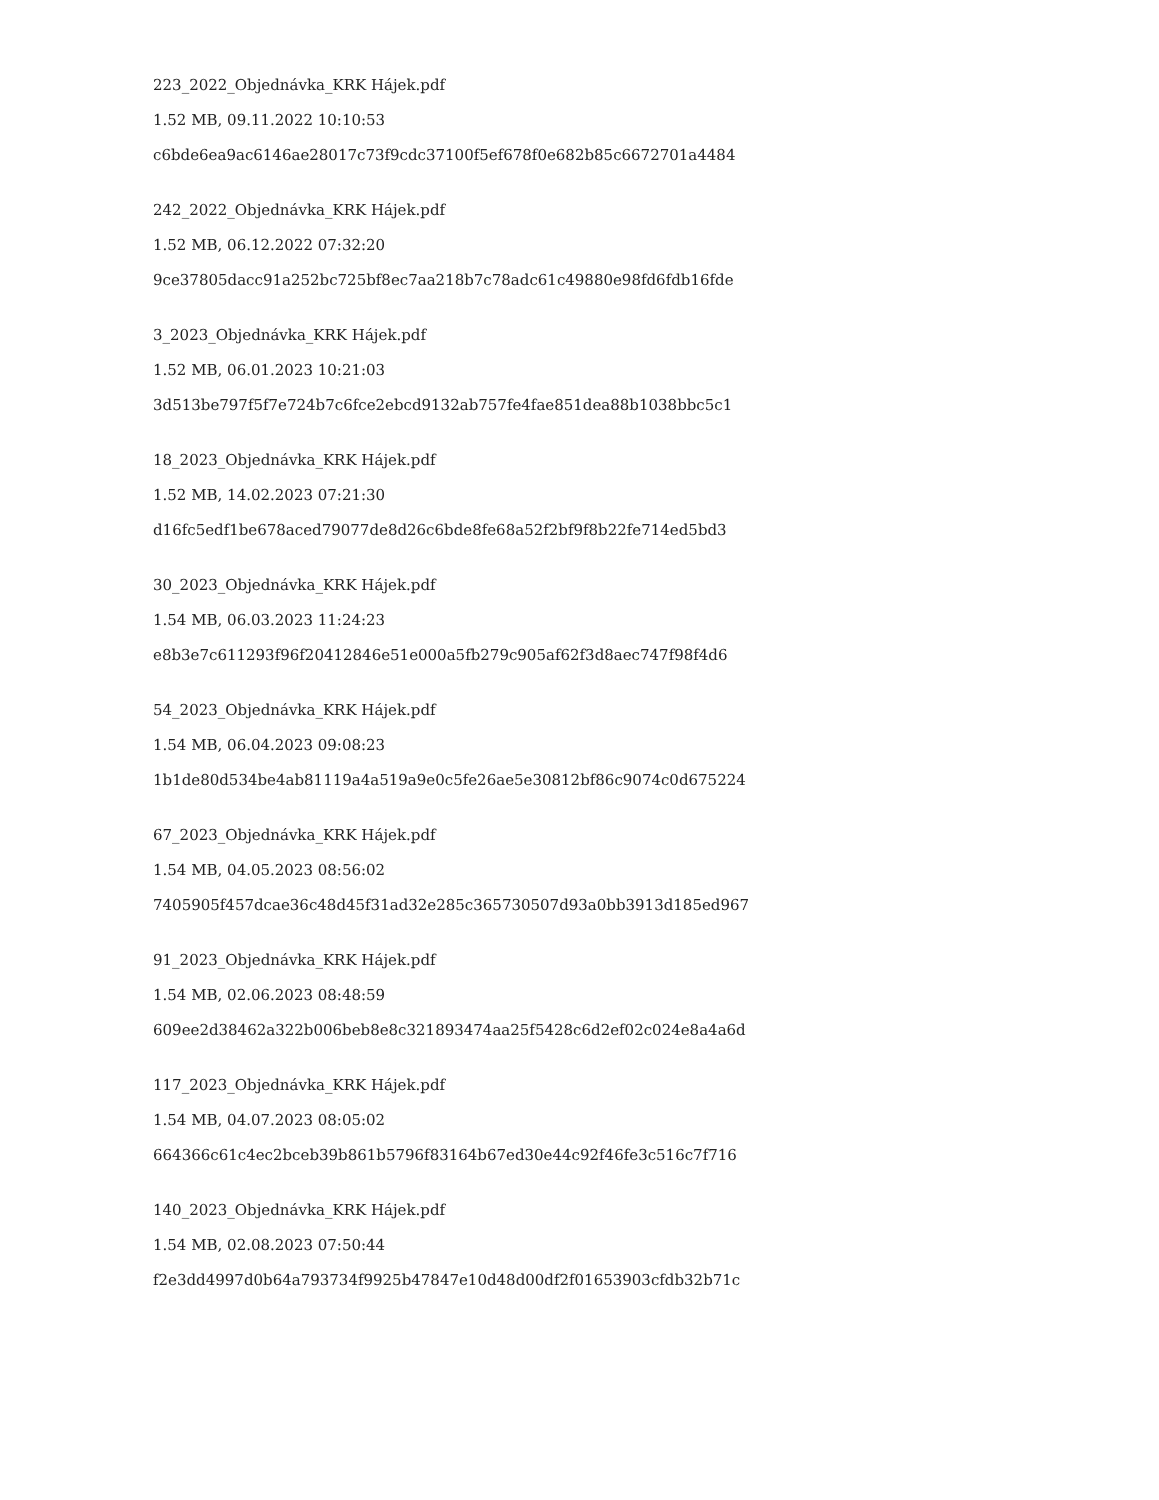223_2022_Objednávka_KRK Hájek.pdf
1.52 MB, 09.11.2022 10:10:53
c6bde6ea9ac6146ae28017c73f9cdc37100f5ef678f0e682b85c6672701a4484
242_2022_Objednávka_KRK Hájek.pdf
1.52 MB, 06.12.2022 07:32:20
9ce37805dacc91a252bc725bf8ec7aa218b7c78adc61c49880e98fd6fdb16fde
3_2023_Objednávka_KRK Hájek.pdf
1.52 MB, 06.01.2023 10:21:03
3d513be797f5f7e724b7c6fce2ebcd9132ab757fe4fae851dea88b1038bbc5c1
18_2023_Objednávka_KRK Hájek.pdf
1.52 MB, 14.02.2023 07:21:30
d16fc5edf1be678aced79077de8d26c6bde8fe68a52f2bf9f8b22fe714ed5bd3
30_2023_Objednávka_KRK Hájek.pdf
1.54 MB, 06.03.2023 11:24:23
e8b3e7c611293f96f20412846e51e000a5fb279c905af62f3d8aec747f98f4d6
54_2023_Objednávka_KRK Hájek.pdf
1.54 MB, 06.04.2023 09:08:23
1b1de80d534be4ab81119a4a519a9e0c5fe26ae5e30812bf86c9074c0d675224
67_2023_Objednávka_KRK Hájek.pdf
1.54 MB, 04.05.2023 08:56:02
7405905f457dcae36c48d45f31ad32e285c365730507d93a0bb3913d185ed967
91_2023_Objednávka_KRK Hájek.pdf
1.54 MB, 02.06.2023 08:48:59
609ee2d38462a322b006beb8e8c321893474aa25f5428c6d2ef02c024e8a4a6d
117_2023_Objednávka_KRK Hájek.pdf
1.54 MB, 04.07.2023 08:05:02
664366c61c4ec2bceb39b861b5796f83164b67ed30e44c92f46fe3c516c7f716
140_2023_Objednávka_KRK Hájek.pdf
1.54 MB, 02.08.2023 07:50:44
f2e3dd4997d0b64a793734f9925b47847e10d48d00df2f01653903cfdb32b71c